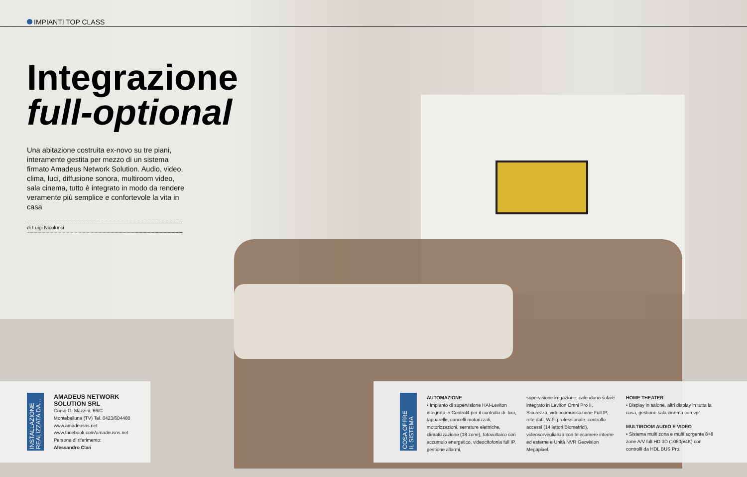IMPIANTI TOP CLASS
Integrazione
full-optional
Una abitazione costruita ex-novo su tre piani, interamente gestita per mezzo di un sistema firmato Amadeus Network Solution. Audio, video, clima, luci, diffusione sonora, multiroom video, sala cinema, tutto è integrato in modo da rendere veramente più semplice e confortevole la vita in casa
di Luigi Nicolucci
INSTALLAZIONE
REALIZZATA DA...
AMADEUS NETWORK
SOLUTION SRL
Corso G. Mazzini, 66/C
Montebelluna (TV) Tel. 0423/604480
www.amadeusns.net
www.facebook.com/amadeusns.net
Persona di riferimento:
Alessandro Clari
COSA OFFRE
IL SISTEMA
AUTOMAZIONE
• Impianto di supervisione HAI-Leviton integrato in Control4 per il controllo di: luci, tapparelle, cancelli motorizzati, motorizzazioni, serrature elettriche, climatizzazione (18 zone), fotovoltaico con accumulo energetico, videocitofonia full IP, gestione allarmi,
supervisione irrigazione, calendario solare integrato in Leviton Omni Pro II, Sicurezza, videocomunicazione Full IP, rete dati, WiFi professionale, controllo accessi (14 lettori Biometrici), videosorveglianza con telecamere interne ed esterne e Unità NVR Geovision Megapixel.
HOME THEATER
• Display in salone, altri display in tutta la casa, gestione sala cinema con vpr.
MULTIROOM AUDIO E VIDEO
• Sistema multi zona e multi sorgente 8+8 zone A/V full HD 3D (1080p/4K) con controlli da HDL BUS Pro.